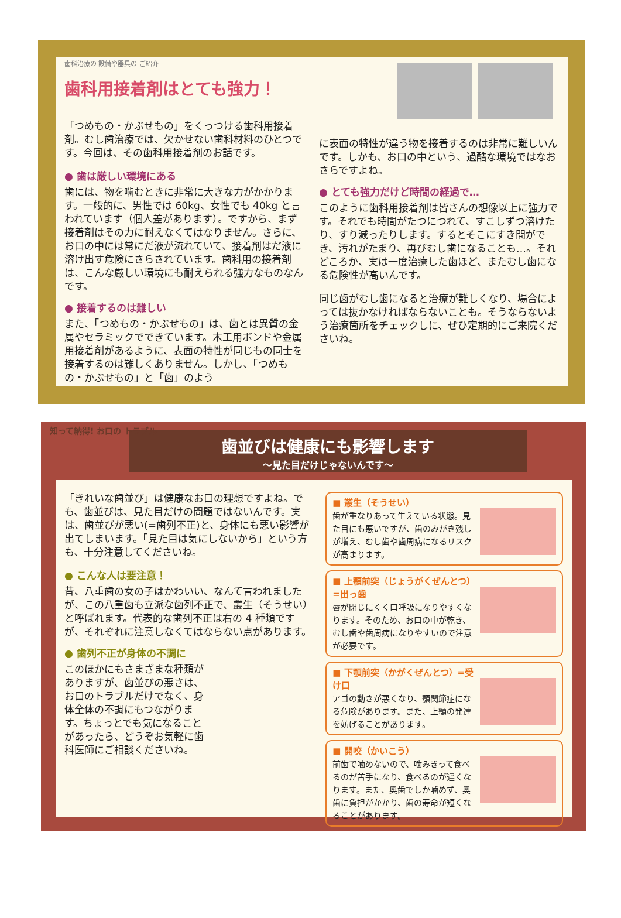歯科治療の 設備や器具の ご紹介
歯科用接着剤はとても強力！
「つめもの・かぶせもの」をくっつける歯科用接着剤。むし歯治療では、欠かせない歯科材料のひとつです。今回は、その歯科用接着剤のお話です。
● 歯は厳しい環境にある
歯には、物を噛むときに非常に大きな力がかかります。一般的に、男性では 60kg、女性でも 40kg と言われています（個人差があります）。ですから、まず接着剤はその力に耐えなくてはなりません。さらに、お口の中には常にだ液が流れていて、接着剤はだ液に溶け出す危険にさらされています。歯科用の接着剤は、こんな厳しい環境にも耐えられる強力なものなんです。
● 接着するのは難しい
また、「つめもの・かぶせもの」は、歯とは異質の金属やセラミックでできています。木工用ボンドや金属用接着剤があるように、表面の特性が同じもの同士を接着するのは難しくありません。しかし、「つめもの・かぶせもの」と「歯」のよう
に表面の特性が違う物を接着するのは非常に難しいんです。しかも、お口の中という、過酷な環境ではなおさらですよね。
● とても強力だけど時間の経過で…
このように歯科用接着剤は皆さんの想像以上に強力です。それでも時間がたつにつれて、すこしずつ溶けたり、すり減ったりします。するとそこにすき間ができ、汚れがたまり、再びむし歯になることも…。それどころか、実は一度治療した歯ほど、またむし歯になる危険性が高いんです。
同じ歯がむし歯になると治療が難しくなり、場合によっては抜かなければならないことも。そうならないよう治療箇所をチェックしに、ぜひ定期的にご来院くださいね。
歯並びは健康にも影響します
～見た目だけじゃないんです～
知って納得! お口の トラブル
「きれいな歯並び」は健康なお口の理想ですよね。でも、歯並びは、見た目だけの問題ではないんです。実は、歯並びが悪い(=歯列不正)と、身体にも悪い影響が出てしまいます。「見た目は気にしないから」という方も、十分注意してくださいね。
● こんな人は要注意！
昔、八重歯の女の子はかわいい、なんて言われましたが、この八重歯も立派な歯列不正で、叢生（そうせい）と呼ばれます。代表的な歯列不正は右の 4 種類ですが、それぞれに注意しなくてはならない点があります。
● 歯列不正が身体の不調に
このほかにもさまざまな種類がありますが、歯並びの悪さは、お口のトラブルだけでなく、身体全体の不調にもつながります。ちょっとでも気になることがあったら、どうぞお気軽に歯科医師にご相談くださいね。
■ 叢生（そうせい）
歯が重なりあって生えている状態。見た目にも悪いですが、歯のみがき残しが増え、むし歯や歯周病になるリスクが高まります。
■ 上顎前突（じょうがくぜんとつ）=出っ歯
唇が閉じにくく口呼吸になりやすくなります。そのため、お口の中が乾き、むし歯や歯周病になりやすいので注意が必要です。
■ 下顎前突（かがくぜんとつ）=受け口
アゴの動きが悪くなり、顎関節症になる危険があります。また、上顎の発達を妨げることがあります。
■ 開咬（かいこう）
前歯で噛めないので、噛みきって食べるのが苦手になり、食べるのが遅くなります。また、奥歯でしか噛めず、奥歯に負担がかかり、歯の寿命が短くなることがあります。